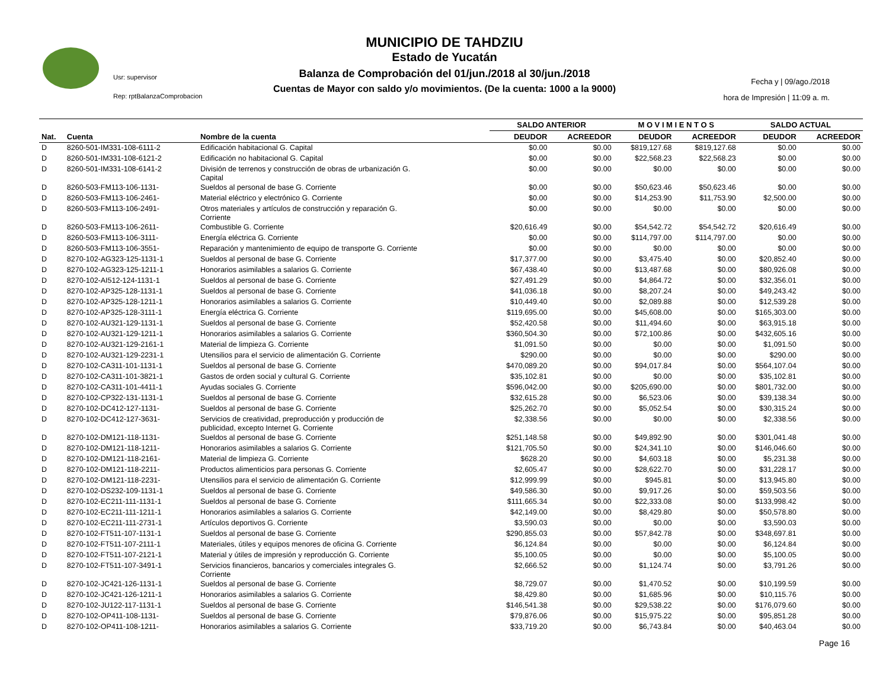MUNICIPIO DE TAHDZIU
Estado de Yucatán
Balanza de Comprobación del 01/jun./2018 al 30/jun./2018
Cuentas de Mayor con saldo y/o movimientos. (De la cuenta: 1000 a la 9000)
Usr: supervisor
Rep: rptBalanzaComprobacion
Fecha y | 09/ago./2018
hora de Impresión | 11:09 a. m.
| | | | SALDO ANTERIOR | | M O V I M I E N T O S | | SALDO ACTUAL | |
| --- | --- | --- | --- | --- | --- | --- | --- | --- |
| Nat. | Cuenta | Nombre de la cuenta | DEUDOR | ACREEDOR | DEUDOR | ACREEDOR | DEUDOR | ACREEDOR |
| D | 8260-501-IM331-108-6111-2 | Edificación habitacional G. Capital | $0.00 | $0.00 | $819,127.68 | $819,127.68 | $0.00 | $0.00 |
| D | 8260-501-IM331-108-6121-2 | Edificación no habitacional G. Capital | $0.00 | $0.00 | $22,568.23 | $22,568.23 | $0.00 | $0.00 |
| D | 8260-501-IM331-108-6141-2 | División de terrenos y construcción de obras de urbanización G. Capital | $0.00 | $0.00 | $0.00 | $0.00 | $0.00 | $0.00 |
| D | 8260-503-FM113-106-1131- | Sueldos al personal de base G. Corriente | $0.00 | $0.00 | $50,623.46 | $50,623.46 | $0.00 | $0.00 |
| D | 8260-503-FM113-106-2461- | Material eléctrico y electrónico G. Corriente | $0.00 | $0.00 | $14,253.90 | $11,753.90 | $2,500.00 | $0.00 |
| D | 8260-503-FM113-106-2491- | Otros materiales y artículos de construcción y reparación G. Corriente | $0.00 | $0.00 | $0.00 | $0.00 | $0.00 | $0.00 |
| D | 8260-503-FM113-106-2611- | Combustible G. Corriente | $20,616.49 | $0.00 | $54,542.72 | $54,542.72 | $20,616.49 | $0.00 |
| D | 8260-503-FM113-106-3111- | Energía eléctrica G. Corriente | $0.00 | $0.00 | $114,797.00 | $114,797.00 | $0.00 | $0.00 |
| D | 8260-503-FM113-106-3551- | Reparación y mantenimiento de equipo de transporte G. Corriente | $0.00 | $0.00 | $0.00 | $0.00 | $0.00 | $0.00 |
| D | 8270-102-AG323-125-1131-1 | Sueldos al personal de base G. Corriente | $17,377.00 | $0.00 | $3,475.40 | $0.00 | $20,852.40 | $0.00 |
| D | 8270-102-AG323-125-1211-1 | Honorarios asimilables a salarios G. Corriente | $67,438.40 | $0.00 | $13,487.68 | $0.00 | $80,926.08 | $0.00 |
| D | 8270-102-AI512-124-1131-1 | Sueldos al personal de base G. Corriente | $27,491.29 | $0.00 | $4,864.72 | $0.00 | $32,356.01 | $0.00 |
| D | 8270-102-AP325-128-1131-1 | Sueldos al personal de base G. Corriente | $41,036.18 | $0.00 | $8,207.24 | $0.00 | $49,243.42 | $0.00 |
| D | 8270-102-AP325-128-1211-1 | Honorarios asimilables a salarios G. Corriente | $10,449.40 | $0.00 | $2,089.88 | $0.00 | $12,539.28 | $0.00 |
| D | 8270-102-AP325-128-3111-1 | Energía eléctrica G. Corriente | $119,695.00 | $0.00 | $45,608.00 | $0.00 | $165,303.00 | $0.00 |
| D | 8270-102-AU321-129-1131-1 | Sueldos al personal de base G. Corriente | $52,420.58 | $0.00 | $11,494.60 | $0.00 | $63,915.18 | $0.00 |
| D | 8270-102-AU321-129-1211-1 | Honorarios asimilables a salarios G. Corriente | $360,504.30 | $0.00 | $72,100.86 | $0.00 | $432,605.16 | $0.00 |
| D | 8270-102-AU321-129-2161-1 | Material de limpieza G. Corriente | $1,091.50 | $0.00 | $0.00 | $0.00 | $1,091.50 | $0.00 |
| D | 8270-102-AU321-129-2231-1 | Utensilios para el servicio de alimentación G. Corriente | $290.00 | $0.00 | $0.00 | $0.00 | $290.00 | $0.00 |
| D | 8270-102-CA311-101-1131-1 | Sueldos al personal de base G. Corriente | $470,089.20 | $0.00 | $94,017.84 | $0.00 | $564,107.04 | $0.00 |
| D | 8270-102-CA311-101-3821-1 | Gastos de orden social y cultural G. Corriente | $35,102.81 | $0.00 | $0.00 | $0.00 | $35,102.81 | $0.00 |
| D | 8270-102-CA311-101-4411-1 | Ayudas sociales G. Corriente | $596,042.00 | $0.00 | $205,690.00 | $0.00 | $801,732.00 | $0.00 |
| D | 8270-102-CP322-131-1131-1 | Sueldos al personal de base G. Corriente | $32,615.28 | $0.00 | $6,523.06 | $0.00 | $39,138.34 | $0.00 |
| D | 8270-102-DC412-127-1131- | Sueldos al personal de base G. Corriente | $25,262.70 | $0.00 | $5,052.54 | $0.00 | $30,315.24 | $0.00 |
| D | 8270-102-DC412-127-3631- | Servicios de creatividad, preproducción y producción de publicidad, excepto Internet G. Corriente | $2,338.56 | $0.00 | $0.00 | $0.00 | $2,338.56 | $0.00 |
| D | 8270-102-DM121-118-1131- | Sueldos al personal de base G. Corriente | $251,148.58 | $0.00 | $49,892.90 | $0.00 | $301,041.48 | $0.00 |
| D | 8270-102-DM121-118-1211- | Honorarios asimilables a salarios G. Corriente | $121,705.50 | $0.00 | $24,341.10 | $0.00 | $146,046.60 | $0.00 |
| D | 8270-102-DM121-118-2161- | Material de limpieza G. Corriente | $628.20 | $0.00 | $4,603.18 | $0.00 | $5,231.38 | $0.00 |
| D | 8270-102-DM121-118-2211- | Productos alimenticios para personas G. Corriente | $2,605.47 | $0.00 | $28,622.70 | $0.00 | $31,228.17 | $0.00 |
| D | 8270-102-DM121-118-2231- | Utensilios para el servicio de alimentación G. Corriente | $12,999.99 | $0.00 | $945.81 | $0.00 | $13,945.80 | $0.00 |
| D | 8270-102-DS232-109-1131-1 | Sueldos al personal de base G. Corriente | $49,586.30 | $0.00 | $9,917.26 | $0.00 | $59,503.56 | $0.00 |
| D | 8270-102-EC211-111-1131-1 | Sueldos al personal de base G. Corriente | $111,665.34 | $0.00 | $22,333.08 | $0.00 | $133,998.42 | $0.00 |
| D | 8270-102-EC211-111-1211-1 | Honorarios asimilables a salarios G. Corriente | $42,149.00 | $0.00 | $8,429.80 | $0.00 | $50,578.80 | $0.00 |
| D | 8270-102-EC211-111-2731-1 | Artículos deportivos G. Corriente | $3,590.03 | $0.00 | $0.00 | $0.00 | $3,590.03 | $0.00 |
| D | 8270-102-FT511-107-1131-1 | Sueldos al personal de base G. Corriente | $290,855.03 | $0.00 | $57,842.78 | $0.00 | $348,697.81 | $0.00 |
| D | 8270-102-FT511-107-2111-1 | Materiales, útiles y equipos menores de oficina G. Corriente | $6,124.84 | $0.00 | $0.00 | $0.00 | $6,124.84 | $0.00 |
| D | 8270-102-FT511-107-2121-1 | Material y útiles de impresión y reproducción G. Corriente | $5,100.05 | $0.00 | $0.00 | $0.00 | $5,100.05 | $0.00 |
| D | 8270-102-FT511-107-3491-1 | Servicios financieros, bancarios y comerciales integrales G. Corriente | $2,666.52 | $0.00 | $1,124.74 | $0.00 | $3,791.26 | $0.00 |
| D | 8270-102-JC421-126-1131-1 | Sueldos al personal de base G. Corriente | $8,729.07 | $0.00 | $1,470.52 | $0.00 | $10,199.59 | $0.00 |
| D | 8270-102-JC421-126-1211-1 | Honorarios asimilables a salarios G. Corriente | $8,429.80 | $0.00 | $1,685.96 | $0.00 | $10,115.76 | $0.00 |
| D | 8270-102-JU122-117-1131-1 | Sueldos al personal de base G. Corriente | $146,541.38 | $0.00 | $29,538.22 | $0.00 | $176,079.60 | $0.00 |
| D | 8270-102-OP411-108-1131- | Sueldos al personal de base G. Corriente | $79,876.06 | $0.00 | $15,975.22 | $0.00 | $95,851.28 | $0.00 |
| D | 8270-102-OP411-108-1211- | Honorarios asimilables a salarios G. Corriente | $33,719.20 | $0.00 | $6,743.84 | $0.00 | $40,463.04 | $0.00 |
Page 16